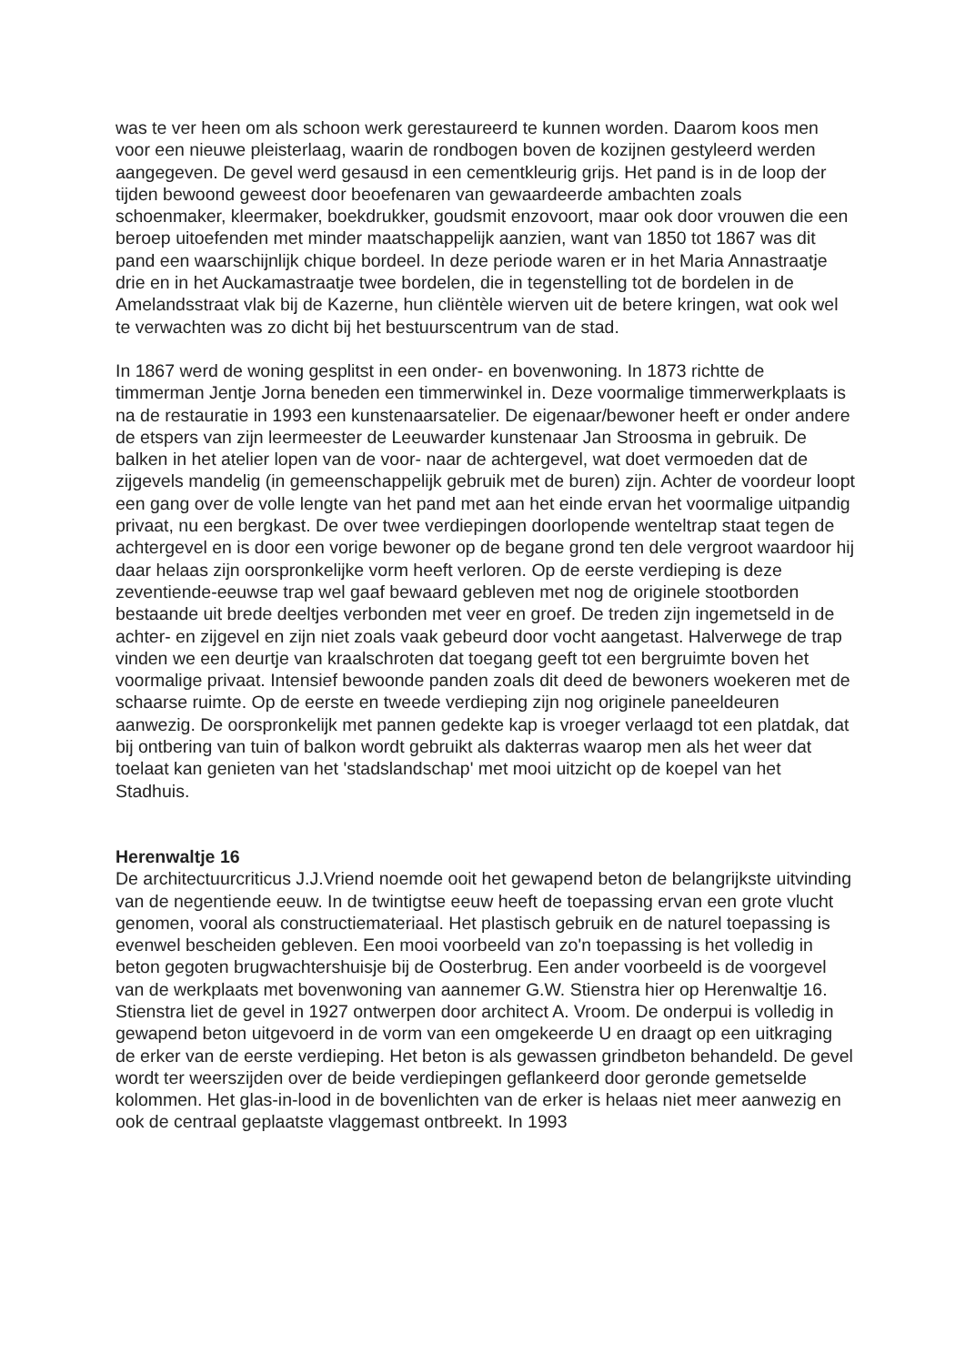was te ver heen om als schoon werk gerestaureerd te kunnen worden. Daarom koos men voor een nieuwe pleisterlaag, waarin de rondbogen boven de kozijnen gestyleerd werden aangegeven. De gevel werd gesausd in een cementkleurig grijs. Het pand is in de loop der tijden bewoond geweest door beoefenaren van gewaardeerde ambachten zoals schoenmaker, kleermaker, boekdrukker, goudsmit enzovoort, maar ook door vrouwen die een beroep uitoefenden met minder maatschappelijk aanzien, want van 1850 tot 1867 was dit pand een waarschijnlijk chique bordeel. In deze periode waren er in het Maria Annastraatje drie en in het Auckamastraatje twee bordelen, die in tegenstelling tot de bordelen in de Amelandsstraat vlak bij de Kazerne, hun cliëntèle wierven uit de betere kringen, wat ook wel te verwachten was zo dicht bij het bestuurscentrum van de stad.
In 1867 werd de woning gesplitst in een onder- en bovenwoning. In 1873 richtte de timmerman Jentje Jorna beneden een timmerwinkel in. Deze voormalige timmerwerkplaats is na de restauratie in 1993 een kunstenaarsatelier. De eigenaar/bewoner heeft er onder andere de etspers van zijn leermeester de Leeuwarder kunstenaar Jan Stroosma in gebruik. De balken in het atelier lopen van de voor- naar de achtergevel, wat doet vermoeden dat de zijgevels mandelig (in gemeenschappelijk gebruik met de buren) zijn. Achter de voordeur loopt een gang over de volle lengte van het pand met aan het einde ervan het voormalige uitpandig privaat, nu een bergkast. De over twee verdiepingen doorlopende wenteltrap staat tegen de achtergevel en is door een vorige bewoner op de begane grond ten dele vergroot waardoor hij daar helaas zijn oorspronkelijke vorm heeft verloren. Op de eerste verdieping is deze zeventiende-eeuwse trap wel gaaf bewaard gebleven met nog de originele stootborden bestaande uit brede deeltjes verbonden met veer en groef. De treden zijn ingemetseld in de achter- en zijgevel en zijn niet zoals vaak gebeurd door vocht aangetast. Halverwege de trap vinden we een deurtje van kraalschroten dat toegang geeft tot een bergruimte boven het voormalige privaat. Intensief bewoonde panden zoals dit deed de bewoners woekeren met de schaarse ruimte. Op de eerste en tweede verdieping zijn nog originele paneeldeuren aanwezig. De oorspronkelijk met pannen gedekte kap is vroeger verlaagd tot een platdak, dat bij ontbering van tuin of balkon wordt gebruikt als dakterras waarop men als het weer dat toelaat kan genieten van het 'stadslandschap' met mooi uitzicht op de koepel van het Stadhuis.
Herenwaltje 16
De architectuurcriticus J.J.Vriend noemde ooit het gewapend beton de belangrijkste uitvinding van de negentiende eeuw. In de twintigtse eeuw heeft de toepassing ervan een grote vlucht genomen, vooral als constructiemateriaal. Het plastisch gebruik en de naturel toepassing is evenwel bescheiden gebleven. Een mooi voorbeeld van zo'n toepassing is het volledig in beton gegoten brugwachtershuisje bij de Oosterbrug. Een ander voorbeeld is de voorgevel van de werkplaats met bovenwoning van aannemer G.W. Stienstra hier op Herenwaltje 16. Stienstra liet de gevel in 1927 ontwerpen door architect A. Vroom. De onderpui is volledig in gewapend beton uitgevoerd in de vorm van een omgekeerde U en draagt op een uitkraging de erker van de eerste verdieping. Het beton is als gewassen grindbeton behandeld. De gevel wordt ter weerszijden over de beide verdiepingen geflankeerd door geronde gemetselde kolommen. Het glas-in-lood in de bovenlichten van de erker is helaas niet meer aanwezig en ook de centraal geplaatste vlaggemast ontbreekt. In 1993